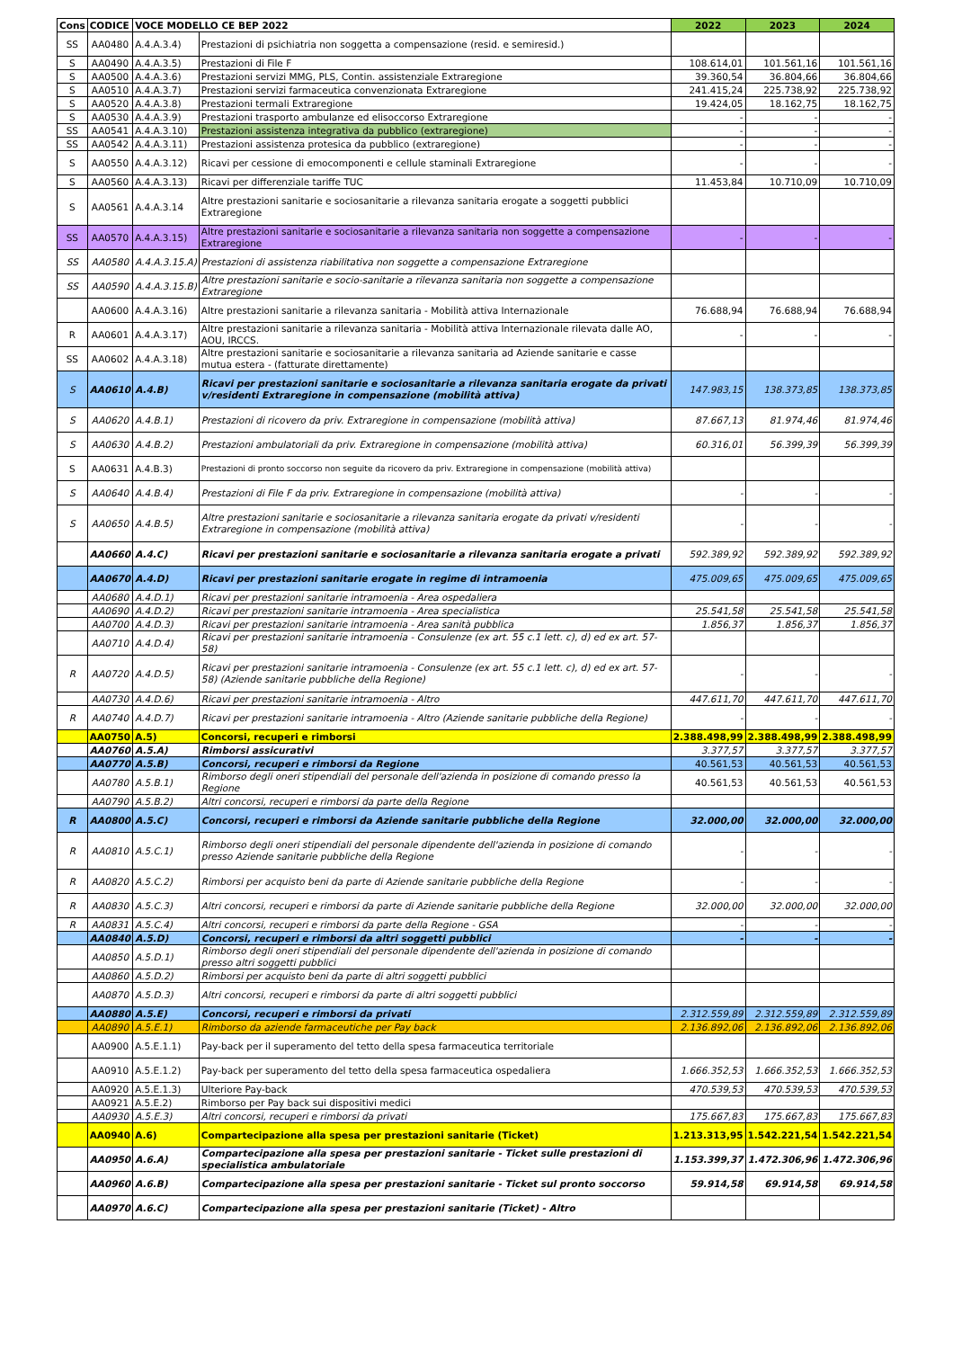| Cons | CODICE | VOCE MODELLO CE BEP 2022 | | 2022 | 2023 | 2024 |
| --- | --- | --- | --- | --- | --- | --- |
| SS | AA0480 | A.4.A.3.4) | Prestazioni di psichiatria non soggetta a compensazione (resid. e semiresid.) | | | |
| S | AA0490 | A.4.A.3.5) | Prestazioni di File F | 108.614,01 | 101.561,16 | 101.561,16 |
| S | AA0500 | A.4.A.3.6) | Prestazioni servizi MMG, PLS, Contin. assistenziale Extraregione | 39.360,54 | 36.804,66 | 36.804,66 |
| S | AA0510 | A.4.A.3.7) | Prestazioni servizi farmaceutica convenzionata Extraregione | 241.415,24 | 225.738,92 | 225.738,92 |
| S | AA0520 | A.4.A.3.8) | Prestazioni termali Extraregione | 19.424,05 | 18.162,75 | 18.162,75 |
| S | AA0530 | A.4.A.3.9) | Prestazioni trasporto ambulanze ed elisoccorso Extraregione | - | - | - |
| SS | AA0541 | A.4.A.3.10) | Prestazioni assistenza integrativa da pubblico (extraregione) | - | - | - |
| SS | AA0542 | A.4.A.3.11) | Prestazioni assistenza protesica da pubblico (extraregione) | - | - | - |
| S | AA0550 | A.4.A.3.12) | Ricavi per cessione di emocomponenti e cellule staminali Extraregione | - | - | - |
| S | AA0560 | A.4.A.3.13) | Ricavi per differenziale tariffe TUC | 11.453,84 | 10.710,09 | 10.710,09 |
| S | AA0561 | A.4.A.3.14 | Altre prestazioni sanitarie e sociosanitarie a rilevanza sanitaria erogate a soggetti pubblici Extraregione | | | |
| SS | AA0570 | A.4.A.3.15) | Altre prestazioni sanitarie e sociosanitarie a rilevanza sanitaria non soggette a compensazione Extraregione | - | - | - |
| SS | AA0580 | A.4.A.3.15.A) | Prestazioni di assistenza riabilitativa non soggette a compensazione Extraregione | | | |
| SS | AA0590 | A.4.A.3.15.B) | Altre prestazioni sanitarie e socio-sanitarie a rilevanza sanitaria non soggette a compensazione Extraregione | | | |
| | AA0600 | A.4.A.3.16) | Altre prestazioni sanitarie a rilevanza sanitaria - Mobilità attiva Internazionale | 76.688,94 | 76.688,94 | 76.688,94 |
| R | AA0601 | A.4.A.3.17) | Altre prestazioni sanitarie a rilevanza sanitaria - Mobilità attiva Internazionale rilevata dalle AO, AOU, IRCCS. | - | - | - |
| SS | AA0602 | A.4.A.3.18) | Altre prestazioni sanitarie e sociosanitarie a rilevanza sanitaria ad Aziende sanitarie e casse mutua estera - (fatturate direttamente) | | | |
| S | AA0610 | A.4.B) | Ricavi per prestazioni sanitarie e sociosanitarie a rilevanza sanitaria erogate da privati v/residenti Extraregione in compensazione (mobilità attiva) | 147.983,15 | 138.373,85 | 138.373,85 |
| S | AA0620 | A.4.B.1) | Prestazioni di ricovero da priv. Extraregione in compensazione (mobilità attiva) | 87.667,13 | 81.974,46 | 81.974,46 |
| S | AA0630 | A.4.B.2) | Prestazioni ambulatoriali da priv. Extraregione in compensazione (mobilità attiva) | 60.316,01 | 56.399,39 | 56.399,39 |
| S | AA0631 | A.4.B.3) | Prestazioni di pronto soccorso non seguite da ricovero da priv. Extraregione in compensazione (mobilità attiva) | | | |
| S | AA0640 | A.4.B.4) | Prestazioni di File F da priv. Extraregione in compensazione (mobilità attiva) | - | - | - |
| S | AA0650 | A.4.B.5) | Altre prestazioni sanitarie e sociosanitarie a rilevanza sanitaria erogate da privati v/residenti Extraregione in compensazione (mobilità attiva) | - | - | - |
| | AA0660 | A.4.C) | Ricavi per prestazioni sanitarie e sociosanitarie a rilevanza sanitaria erogate a privati | 592.389,92 | 592.389,92 | 592.389,92 |
| | AA0670 | A.4.D) | Ricavi per prestazioni sanitarie erogate in regime di intramoenia | 475.009,65 | 475.009,65 | 475.009,65 |
| | AA0680 | A.4.D.1) | Ricavi per prestazioni sanitarie intramoenia - Area ospedaliera | | | |
| | AA0690 | A.4.D.2) | Ricavi per prestazioni sanitarie intramoenia - Area specialistica | 25.541,58 | 25.541,58 | 25.541,58 |
| | AA0700 | A.4.D.3) | Ricavi per prestazioni sanitarie intramoenia - Area sanità pubblica | 1.856,37 | 1.856,37 | 1.856,37 |
| | AA0710 | A.4.D.4) | Ricavi per prestazioni sanitarie intramoenia - Consulenze (ex art. 55 c.1 lett. c), d) ed ex art. 57-58) | | | |
| R | AA0720 | A.4.D.5) | Ricavi per prestazioni sanitarie intramoenia - Consulenze (ex art. 55 c.1 lett. c), d) ed ex art. 57-58) (Aziende sanitarie pubbliche della Regione) | - | - | - |
| | AA0730 | A.4.D.6) | Ricavi per prestazioni sanitarie intramoenia - Altro | 447.611,70 | 447.611,70 | 447.611,70 |
| R | AA0740 | A.4.D.7) | Ricavi per prestazioni sanitarie intramoenia - Altro (Aziende sanitarie pubbliche della Regione) | - | - | - |
| | AA0750 | A.5) | Concorsi, recuperi e rimborsi | 2.388.498,99 | 2.388.498,99 | 2.388.498,99 |
| | AA0760 | A.5.A) | Rimborsi assicurativi | 3.377,57 | 3.377,57 | 3.377,57 |
| | AA0770 | A.5.B) | Concorsi, recuperi e rimborsi da Regione | 40.561,53 | 40.561,53 | 40.561,53 |
| | AA0780 | A.5.B.1) | Rimborso degli oneri stipendiali del personale dell'azienda in posizione di comando presso la Regione | 40.561,53 | 40.561,53 | 40.561,53 |
| | AA0790 | A.5.B.2) | Altri concorsi, recuperi e rimborsi da parte della Regione | | | |
| R | AA0800 | A.5.C) | Concorsi, recuperi e rimborsi da Aziende sanitarie pubbliche della Regione | 32.000,00 | 32.000,00 | 32.000,00 |
| R | AA0810 | A.5.C.1) | Rimborso degli oneri stipendiali del personale dipendente dell'azienda in posizione di comando presso Aziende sanitarie pubbliche della Regione | - | - | - |
| R | AA0820 | A.5.C.2) | Rimborsi per acquisto beni da parte di Aziende sanitarie pubbliche della Regione | - | - | - |
| R | AA0830 | A.5.C.3) | Altri concorsi, recuperi e rimborsi da parte di Aziende sanitarie pubbliche della Regione | 32.000,00 | 32.000,00 | 32.000,00 |
| R | AA0831 | A.5.C.4) | Altri concorsi, recuperi e rimborsi da parte della Regione - GSA | - | - | - |
| | AA0840 | A.5.D) | Concorsi, recuperi e rimborsi da altri soggetti pubblici | - | - | - |
| | AA0850 | A.5.D.1) | Rimborso degli oneri stipendiali del personale dipendente dell'azienda in posizione di comando presso altri soggetti pubblici | | | |
| | AA0860 | A.5.D.2) | Rimborsi per acquisto beni da parte di altri soggetti pubblici | | | |
| | AA0870 | A.5.D.3) | Altri concorsi, recuperi e rimborsi da parte di altri soggetti pubblici | | | |
| | AA0880 | A.5.E) | Concorsi, recuperi e rimborsi da privati | 2.312.559,89 | 2.312.559,89 | 2.312.559,89 |
| | AA0890 | A.5.E.1) | Rimborso da aziende farmaceutiche per Pay back | 2.136.892,06 | 2.136.892,06 | 2.136.892,06 |
| | AA0900 | A.5.E.1.1) | Pay-back per il superamento del tetto della spesa farmaceutica territoriale | | | |
| | AA0910 | A.5.E.1.2) | Pay-back per superamento del tetto della spesa farmaceutica ospedaliera | 1.666.352,53 | 1.666.352,53 | 1.666.352,53 |
| | AA0920 | A.5.E.1.3) | Ulteriore Pay-back | 470.539,53 | 470.539,53 | 470.539,53 |
| | AA0921 | A.5.E.2) | Rimborso per Pay back sui dispositivi medici | | | |
| | AA0930 | A.5.E.3) | Altri concorsi, recuperi e rimborsi da privati | 175.667,83 | 175.667,83 | 175.667,83 |
| | AA0940 | A.6) | Compartecipazione alla spesa per prestazioni sanitarie (Ticket) | 1.213.313,95 | 1.542.221,54 | 1.542.221,54 |
| | AA0950 | A.6.A) | Compartecipazione alla spesa per prestazioni sanitarie - Ticket sulle prestazioni di specialistica ambulatoriale | 1.153.399,37 | 1.472.306,96 | 1.472.306,96 |
| | AA0960 | A.6.B) | Compartecipazione alla spesa per prestazioni sanitarie - Ticket sul pronto soccorso | 59.914,58 | 69.914,58 | 69.914,58 |
| | AA0970 | A.6.C) | Compartecipazione alla spesa per prestazioni sanitarie (Ticket) - Altro | | | |